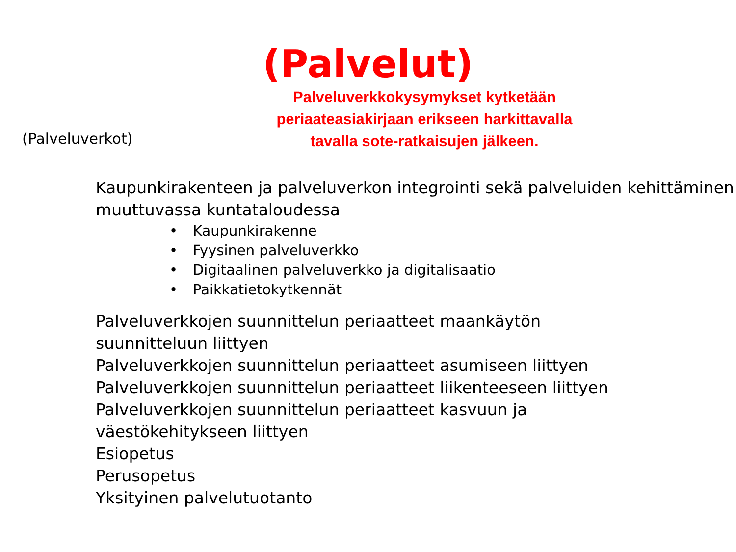(Palvelut)
(Palveluverkot)
Palveluverkkokysymykset kytketään
periaateasiakirjaan erikseen harkittavalla
tavalla sote-ratkaisujen jälkeen.
Kaupunkirakenteen ja palveluverkon integrointi sekä palveluiden kehittäminen muuttuvassa kuntataloudessa
• Kaupunkirakenne
• Fyysinen palveluverkko
• Digitaalinen palveluverkko ja digitalisaatio
• Paikkatietokytkennät
Palveluverkkojen suunnittelun periaatteet maankäytön
suunnitteluun liittyen
Palveluverkkojen suunnittelun periaatteet asumiseen liittyen
Palveluverkkojen suunnittelun periaatteet liikenteeseen liittyen
Palveluverkkojen suunnittelun periaatteet kasvuun ja
väestökehitykseen liittyen
Esiopetus
Perusopetus
Yksityinen palvelutuotanto